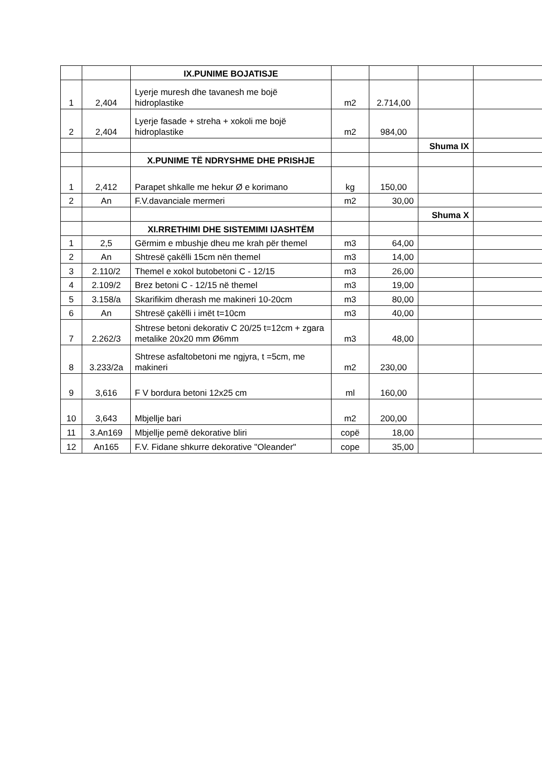| | | IX.PUNIME BOJATISJE | | | | |
| 1 | 2,404 | Lyerje muresh dhe tavanesh me bojë hidroplastike | m2 | 2.714,00 | | |
| 2 | 2,404 | Lyerje fasade + streha + xokoli me bojë hidroplastike | m2 | 984,00 | | |
| | | | | | Shuma IX | |
| | | X.PUNIME TË NDRYSHME DHE PRISHJE | | | | |
| 1 | 2,412 | Parapet shkalle me hekur Ø e korimano | kg | 150,00 | | |
| 2 | An | F.V.davanciale mermeri | m2 | 30,00 | | |
| | | | | | Shuma X | |
| | | XI.RRETHIMI DHE SISTEMIMI IJASHTËM | | | | |
| 1 | 2,5 | Gërmim e mbushje dheu me krah për themel | m3 | 64,00 | | |
| 2 | An | Shtresë çakëlli 15cm nën themel | m3 | 14,00 | | |
| 3 | 2.110/2 | Themel e xokol butobetoni C - 12/15 | m3 | 26,00 | | |
| 4 | 2.109/2 | Brez betoni C - 12/15 në themel | m3 | 19,00 | | |
| 5 | 3.158/a | Skarifikim dherash me makineri 10-20cm | m3 | 80,00 | | |
| 6 | An | Shtresë çakëlli i imët t=10cm | m3 | 40,00 | | |
| 7 | 2.262/3 | Shtrese betoni dekorativ C 20/25 t=12cm + zgara metalike 20x20 mm Ø6mm | m3 | 48,00 | | |
| 8 | 3.233/2a | Shtrese asfaltobetoni me ngjyra, t =5cm, me makineri | m2 | 230,00 | | |
| 9 | 3,616 | F V bordura betoni 12x25 cm | ml | 160,00 | | |
| 10 | 3,643 | Mbjellje bari | m2 | 200,00 | | |
| 11 | 3.An169 | Mbjellje pemë dekorative bliri | copë | 18,00 | | |
| 12 | An165 | F.V. Fidane shkurre dekorative "Oleander" | cope | 35,00 | | |